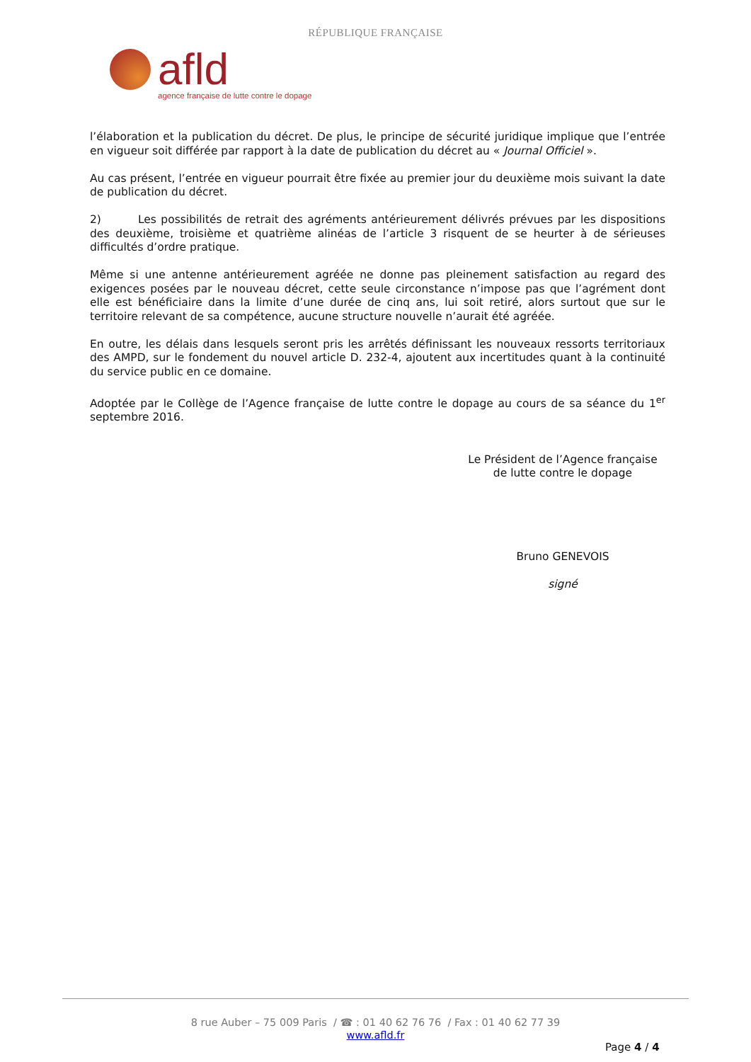RÉPUBLIQUE FRANÇAISE
afld
agence française de lutte contre le dopage
l’élaboration et la publication du décret. De plus, le principe de sécurité juridique implique que l’entrée en vigueur soit différée par rapport à la date de publication du décret au « Journal Officiel ».
Au cas présent, l’entrée en vigueur pourrait être fixée au premier jour du deuxième mois suivant la date de publication du décret.
2) Les possibilités de retrait des agréments antérieurement délivrés prévues par les dispositions des deuxième, troisième et quatrième alinéas de l’article 3 risquent de se heurter à de sérieuses difficultés d’ordre pratique.
Même si une antenne antérieurement agréée ne donne pas pleinement satisfaction au regard des exigences posées par le nouveau décret, cette seule circonstance n’impose pas que l’agrément dont elle est bénéficiaire dans la limite d’une durée de cinq ans, lui soit retiré, alors surtout que sur le territoire relevant de sa compétence, aucune structure nouvelle n’aurait été agréée.
En outre, les délais dans lesquels seront pris les arrêtés définissant les nouveaux ressorts territoriaux des AMPD, sur le fondement du nouvel article D. 232-4, ajoutent aux incertitudes quant à la continuité du service public en ce domaine.
Adoptée par le Collège de l’Agence française de lutte contre le dopage au cours de sa séance du 1<sup>er</sup> septembre 2016.
Le Président de l’Agence française
de lutte contre le dopage
Bruno GENEVOIS
signé
8 rue Auber – 75 009 Paris / ☎ : 01 40 62 76 76 / Fax : 01 40 62 77 39
www.afld.fr
Page 4 / 4